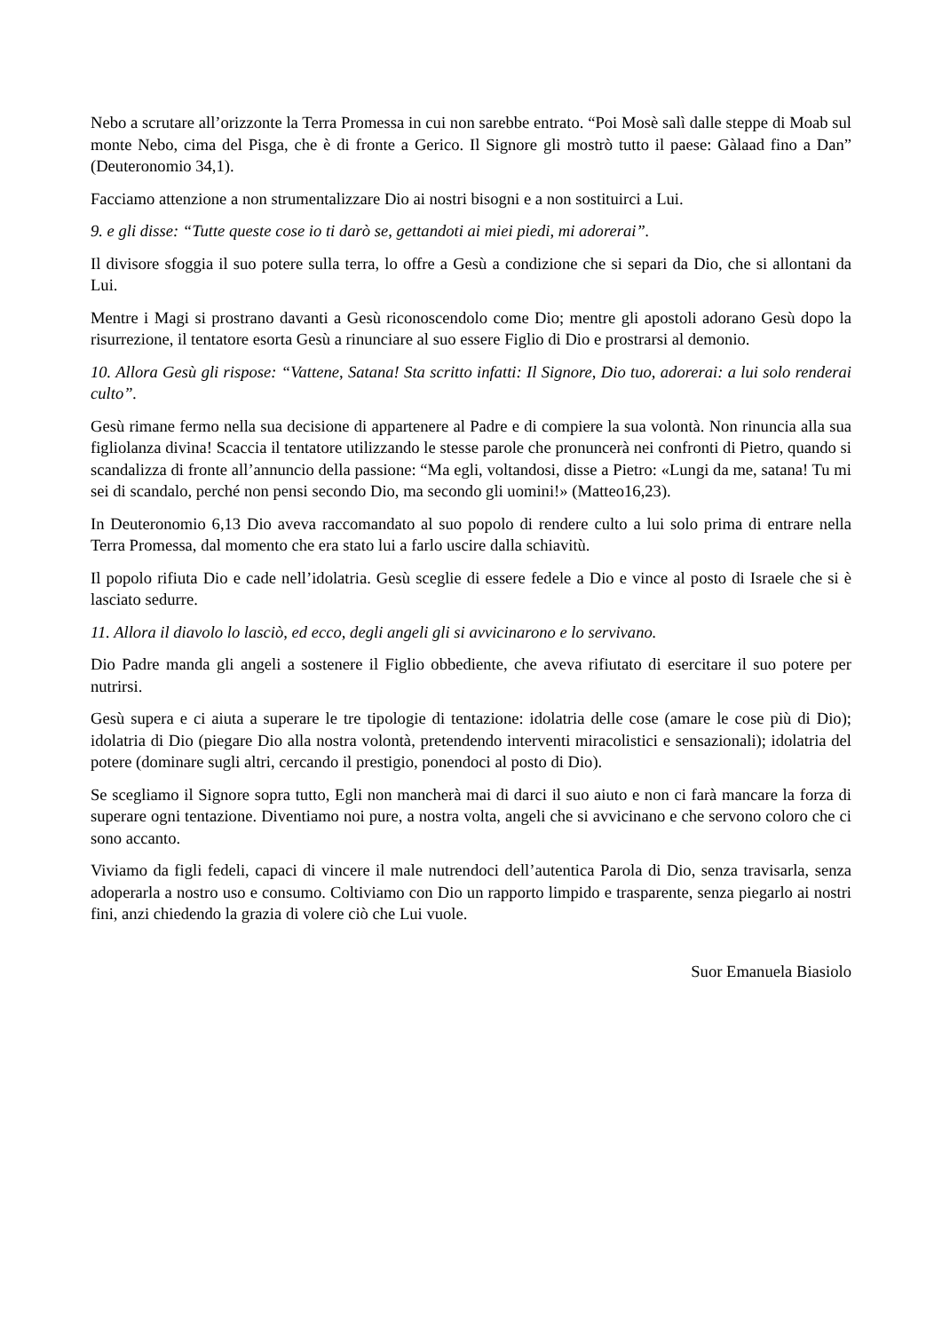Nebo a scrutare all’orizzonte la Terra Promessa in cui non sarebbe entrato. “Poi Mosè salì dalle steppe di Moab sul monte Nebo, cima del Pisga, che è di fronte a Gerico. Il Signore gli mostrò tutto il paese: Gàlaad fino a Dan” (Deuteronomio 34,1).
Facciamo attenzione a non strumentalizzare Dio ai nostri bisogni e a non sostituirci a Lui.
9. e gli disse: “Tutte queste cose io ti darò se, gettandoti ai miei piedi, mi adorerai”.
Il divisore sfoggia il suo potere sulla terra, lo offre a Gesù a condizione che si separi da Dio, che si allontani da Lui.
Mentre i Magi si prostrano davanti a Gesù riconoscendolo come Dio; mentre gli apostoli adorano Gesù dopo la risurrezione, il tentatore esorta Gesù a rinunciare al suo essere Figlio di Dio e prostrarsi al demonio.
10. Allora Gesù gli rispose: “Vattene, Satana! Sta scritto infatti: Il Signore, Dio tuo, adorerai: a lui solo renderai culto”.
Gesù rimane fermo nella sua decisione di appartenere al Padre e di compiere la sua volontà. Non rinuncia alla sua figliolanza divina! Scaccia il tentatore utilizzando le stesse parole che pronuncerà nei confronti di Pietro, quando si scandalizza di fronte all’annuncio della passione: “Ma egli, voltandosi, disse a Pietro: «Lungi da me, satana! Tu mi sei di scandalo, perché non pensi secondo Dio, ma secondo gli uomini!» (Matteo16,23).
In Deuteronomio 6,13 Dio aveva raccomandato al suo popolo di rendere culto a lui solo prima di entrare nella Terra Promessa, dal momento che era stato lui a farlo uscire dalla schiavitù.
Il popolo rifiuta Dio e cade nell’idolatria. Gesù sceglie di essere fedele a Dio e vince al posto di Israele che si è lasciato sedurre.
11. Allora il diavolo lo lasciò, ed ecco, degli angeli gli si avvicinarono e lo servivano.
Dio Padre manda gli angeli a sostenere il Figlio obbediente, che aveva rifiutato di esercitare il suo potere per nutrirsi.
Gesù supera e ci aiuta a superare le tre tipologie di tentazione: idolatria delle cose (amare le cose più di Dio); idolatria di Dio (piegare Dio alla nostra volontà, pretendendo interventi miracolistici e sensazionali); idolatria del potere (dominare sugli altri, cercando il prestigio, ponendoci al posto di Dio).
Se scegliamo il Signore sopra tutto, Egli non mancherà mai di darci il suo aiuto e non ci farà mancare la forza di superare ogni tentazione. Diventiamo noi pure, a nostra volta, angeli che si avvicinano e che servono coloro che ci sono accanto.
Viviamo da figli fedeli, capaci di vincere il male nutrendoci dell’autentica Parola di Dio, senza travisarla, senza adoperarla a nostro uso e consumo. Coltiviamo con Dio un rapporto limpido e trasparente, senza piegarlo ai nostri fini, anzi chiedendo la grazia di volere ciò che Lui vuole.
Suor Emanuela Biasiolo